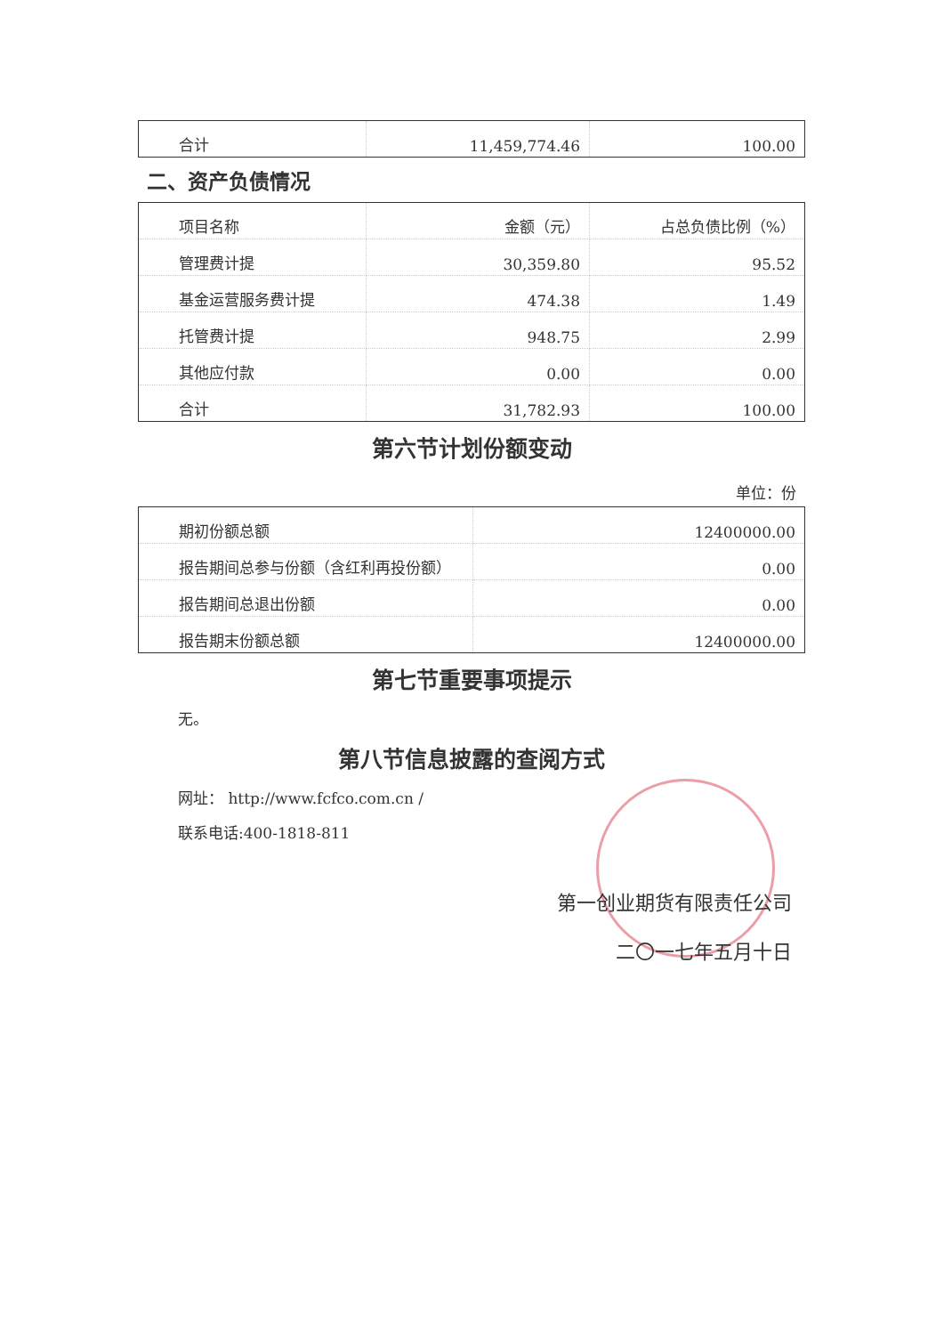| 合计 | 11,459,774.46 | 100.00 |
二、资产负债情况
| 项目名称 | 金额（元） | 占总负债比例（%） |
| 管理费计提 | 30,359.80 | 95.52 |
| 基金运营服务费计提 | 474.38 | 1.49 |
| 托管费计提 | 948.75 | 2.99 |
| 其他应付款 | 0.00 | 0.00 |
| 合计 | 31,782.93 | 100.00 |
第六节计划份额变动
单位：份
| 期初份额总额 | 12400000.00 |
| 报告期间总参与份额（含红利再投份额） | 0.00 |
| 报告期间总退出份额 | 0.00 |
| 报告期末份额总额 | 12400000.00 |
第七节重要事项提示
无。
第八节信息披露的查阅方式
网址： http://www.fcfco.com.cn /
联系电话:400-1818-811
第一创业期货有限责任公司
二〇一七年五月十日